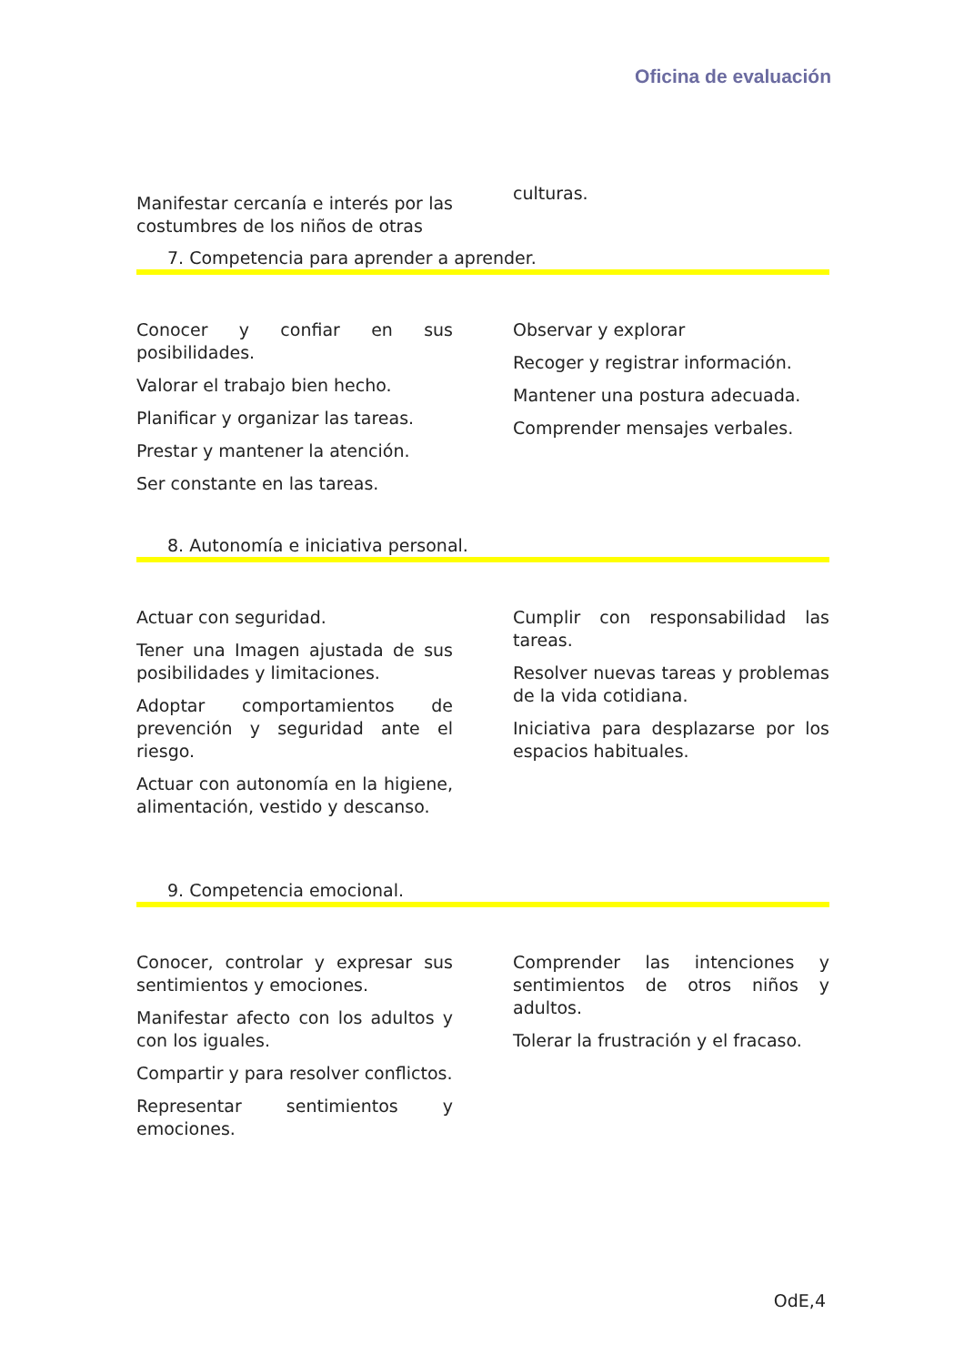Oficina de evaluación
Manifestar cercanía e interés por las costumbres de los niños de otras
culturas.
7. Competencia para aprender a aprender.
Conocer y confiar en sus posibilidades.
Valorar el trabajo bien hecho.
Planificar y organizar las tareas.
Prestar y mantener la atención.
Ser constante en las tareas.
Observar y explorar
Recoger y registrar información.
Mantener una postura adecuada.
Comprender mensajes verbales.
8. Autonomía e iniciativa personal.
Actuar con seguridad.
Tener una Imagen ajustada de sus posibilidades y limitaciones.
Adoptar comportamientos de prevención y seguridad ante el riesgo.
Actuar con autonomía en la higiene, alimentación, vestido y descanso.
Cumplir con responsabilidad las tareas.
Resolver nuevas tareas y problemas de la vida cotidiana.
Iniciativa para desplazarse por los espacios habituales.
9. Competencia emocional.
Conocer, controlar y expresar sus sentimientos y emociones.
Manifestar afecto con los adultos y con los iguales.
Compartir y para resolver conflictos.
Representar sentimientos y emociones.
Comprender las intenciones y sentimientos de otros niños y adultos.
Tolerar la frustración y el fracaso.
OdE,4